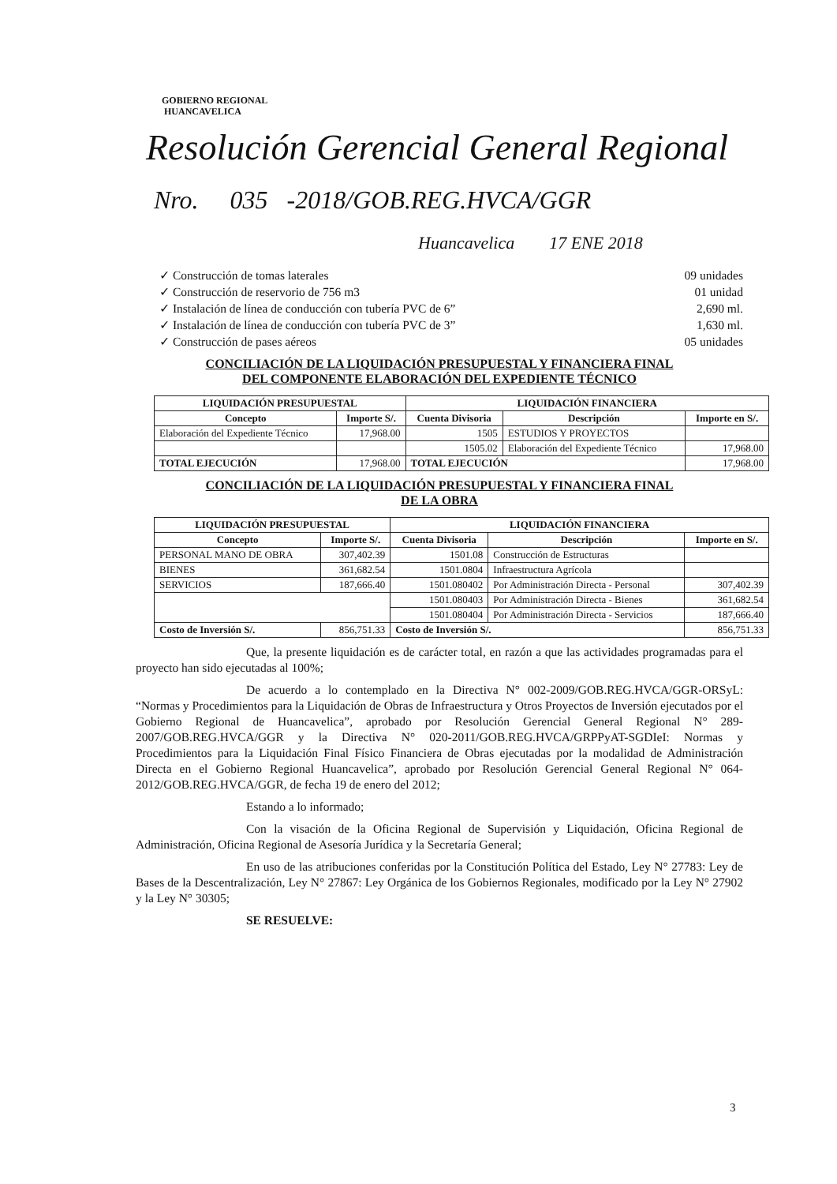GOBIERNO REGIONAL
HUANCAVELICA
Resolución Gerencial General Regional
Nro. 035 -2018/GOB.REG.HVCA/GGR
Huancavelica 17 ENE 2018
✓ Construcción de tomas laterales 09 unidades
✓ Construcción de reservorio de 756 m3 01 unidad
✓ Instalación de línea de conducción con tubería PVC de 6” 2,690 ml.
✓ Instalación de línea de conducción con tubería PVC de 3” 1,630 ml.
✓ Construcción de pases aéreos 05 unidades
CONCILIACIÓN DE LA LIQUIDACIÓN PRESUPUESTAL Y FINANCIERA FINAL
DEL COMPONENTE ELABORACIÓN DEL EXPEDIENTE TÉCNICO
| LIQUIDACIÓN PRESUPUESTAL | | LIQUIDACIÓN FINANCIERA | | |
| --- | --- | --- | --- | --- |
| Concepto | Importe S/. | Cuenta Divisoria | Descripción | Importe en S/. |
| Elaboración del Expediente Técnico | 17,968.00 | 1505 | ESTUDIOS Y PROYECTOS | |
| | | 1505.02 | Elaboración del Expediente Técnico | 17,968.00 |
| TOTAL EJECUCIÓN | 17,968.00 | TOTAL EJECUCIÓN | | 17,968.00 |
CONCILIACIÓN DE LA LIQUIDACIÓN PRESUPUESTAL Y FINANCIERA FINAL
DE LA OBRA
| LIQUIDACIÓN PRESUPUESTAL | | LIQUIDACIÓN FINANCIERA | | |
| --- | --- | --- | --- | --- |
| Concepto | Importe S/. | Cuenta Divisoria | Descripción | Importe en S/. |
| PERSONAL MANO DE OBRA | 307,402.39 | 1501.08 | Construcción de Estructuras | |
| BIENES | 361,682.54 | 1501.0804 | Infraestructura Agrícola | |
| SERVICIOS | 187,666.40 | 1501.080402 | Por Administración Directa - Personal | 307,402.39 |
| | | 1501.080403 | Por Administración Directa - Bienes | 361,682.54 |
| | | 1501.080404 | Por Administración Directa - Servicios | 187,666.40 |
| Costo de Inversión S/. | 856,751.33 | Costo de Inversión S/. | | 856,751.33 |
Que, la presente liquidación es de carácter total, en razón a que las actividades programadas para el proyecto han sido ejecutadas al 100%;
De acuerdo a lo contemplado en la Directiva N° 002-2009/GOB.REG.HVCA/GGR-ORSyL: “Normas y Procedimientos para la Liquidación de Obras de Infraestructura y Otros Proyectos de Inversión ejecutados por el Gobierno Regional de Huancavelica”, aprobado por Resolución Gerencial General Regional N° 289-2007/GOB.REG.HVCA/GGR y la Directiva N° 020-2011/GOB.REG.HVCA/GRPPyAT-SGDIeI: Normas y Procedimientos para la Liquidación Final Físico Financiera de Obras ejecutadas por la modalidad de Administración Directa en el Gobierno Regional Huancavelica”, aprobado por Resolución Gerencial General Regional N° 064-2012/GOB.REG.HVCA/GGR, de fecha 19 de enero del 2012;
Estando a lo informado;
Con la visación de la Oficina Regional de Supervisión y Liquidación, Oficina Regional de Administración, Oficina Regional de Asesoría Jurídica y la Secretaría General;
En uso de las atribuciones conferidas por la Constitución Política del Estado, Ley N° 27783: Ley de Bases de la Descentralización, Ley N° 27867: Ley Orgánica de los Gobiernos Regionales, modificado por la Ley N° 27902 y la Ley N° 30305;
SE RESUELVE:
3